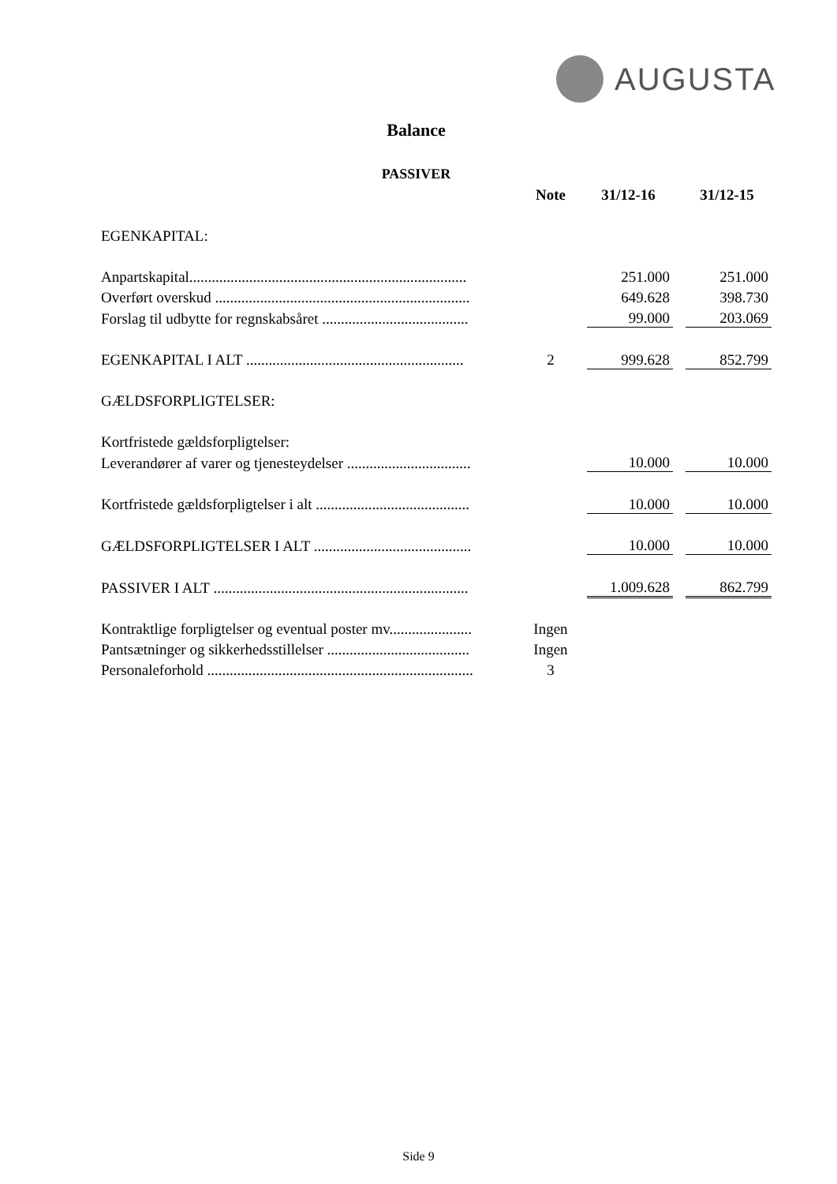AUGUSTA
Balance
PASSIVER
| | Note | | 31/12-16 | | 31/12-15 |
| --- | --- | --- | --- | --- | --- |
| EGENKAPITAL: | | | | | |
| Anpartskapital.......................................................................... | | | 251.000 | | 251.000 |
| Overført overskud .................................................................... | | | 649.628 | | 398.730 |
| Forslag til udbytte for regnskabsåret ....................................... | | | 99.000 | | 203.069 |
| EGENKAPITAL I ALT .......................................................... | 2 | | 999.628 | | 852.799 |
| GÆLDSFORPLIGTELSER: | | | | | |
| Kortfristede gældsforpligtelser: | | | | | |
| Leverandører af varer og tjenesteydelser ................................. | | | 10.000 | | 10.000 |
| Kortfristede gældsforpligtelser i alt ......................................... | | | 10.000 | | 10.000 |
| GÆLDSFORPLIGTELSER I ALT .......................................... | | | 10.000 | | 10.000 |
| PASSIVER I ALT .................................................................... | | | 1.009.628 | | 862.799 |
| Kontraktlige forpligtelser og eventual poster mv...................... | Ingen | | | | |
| Pantsætninger og sikkerhedsstillelser ...................................... | Ingen | | | | |
| Personaleforhold ....................................................................... | 3 | | | | |
Side 9